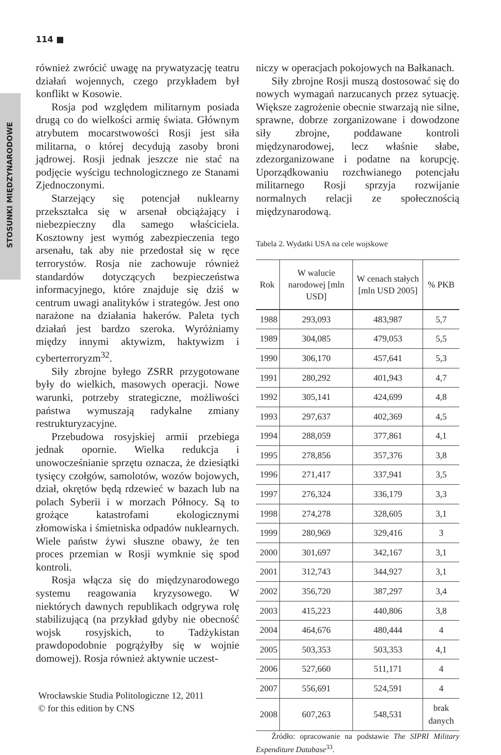114 ■
STOSUNKI MIĘDZYNARODOWE
również zwrócić uwagę na prywatyzację teatru działań wojennych, czego przykładem był konflikt w Kosowie.
Rosja pod względem militarnym posiada drugą co do wielkości armię świata. Głównym atrybutem mocarstwowości Rosji jest siła militarna, o której decydują zasoby broni jądrowej. Rosji jednak jeszcze nie stać na podjęcie wyścigu technologicznego ze Stanami Zjednoczonymi.
Starzejący się potencjał nuklearny przekształca się w arsenał obciążający i niebezpieczny dla samego właściciela. Kosztowny jest wymóg zabezpieczenia tego arsenału, tak aby nie przedostał się w ręce terrorystów. Rosja nie zachowuje również standardów dotyczących bezpieczeństwa informacyjnego, które znajduje się dziś w centrum uwagi analityków i strategów. Jest ono narażone na działania hakerów. Paleta tych działań jest bardzo szeroka. Wyróżniamy między innymi aktywizm, haktywizm i cyberterroryzm<sup>32</sup>.
Siły zbrojne byłego ZSRR przygotowane były do wielkich, masowych operacji. Nowe warunki, potrzeby strategiczne, możliwości państwa wymuszają radykalne zmiany restrukturyzacyjne.
Przebudowa rosyjskiej armii przebiega jednak opornie. Wielka redukcja i unowocześnianie sprzętu oznacza, że dziesiątki tysięcy czołgów, samolotów, wozów bojowych, dział, okrętów będą rdzewieć w bazach lub na polach Syberii i w morzach Północy. Są to grożące katastrofami ekologicznymi złomowiska i śmietniska odpadów nuklearnych. Wiele państw żywi słuszne obawy, że ten proces przemian w Rosji wymknie się spod kontroli.
Rosja włącza się do międzynarodowego systemu reagowania kryzysowego. W niektórych dawnych republikach odgrywa rolę stabilizującą (na przykład gdyby nie obecność wojsk rosyjskich, to Tadżykistan prawdopodobnie pogrążyłby się w wojnie domowej). Rosja również aktywnie uczest-
niczy w operacjach pokojowych na Bałkanach.
Siły zbrojne Rosji muszą dostosować się do nowych wymagań narzucanych przez sytuację. Większe zagrożenie obecnie stwarzają nie silne, sprawne, dobrze zorganizowane i dowodzone siły zbrojne, poddawane kontroli międzynarodowej, lecz właśnie słabe, zdezorganizowane i podatne na korupcję. Uporządkowaniu rozchwianego potencjału militarnego Rosji sprzyja rozwijanie normalnych relacji ze społecznością międzynarodową.
Tabela 2. Wydatki USA na cele wojskowe
| Rok | W walucie narodowej [mln USD] | W cenach stałych [mln USD 2005] | % PKB |
| --- | --- | --- | --- |
| 1988 | 293,093 | 483,987 | 5,7 |
| 1989 | 304,085 | 479,053 | 5,5 |
| 1990 | 306,170 | 457,641 | 5,3 |
| 1991 | 280,292 | 401,943 | 4,7 |
| 1992 | 305,141 | 424,699 | 4,8 |
| 1993 | 297,637 | 402,369 | 4,5 |
| 1994 | 288,059 | 377,861 | 4,1 |
| 1995 | 278,856 | 357,376 | 3,8 |
| 1996 | 271,417 | 337,941 | 3,5 |
| 1997 | 276,324 | 336,179 | 3,3 |
| 1998 | 274,278 | 328,605 | 3,1 |
| 1999 | 280,969 | 329,416 | 3 |
| 2000 | 301,697 | 342,167 | 3,1 |
| 2001 | 312,743 | 344,927 | 3,1 |
| 2002 | 356,720 | 387,297 | 3,4 |
| 2003 | 415,223 | 440,806 | 3,8 |
| 2004 | 464,676 | 480,444 | 4 |
| 2005 | 503,353 | 503,353 | 4,1 |
| 2006 | 527,660 | 511,171 | 4 |
| 2007 | 556,691 | 524,591 | 4 |
| 2008 | 607,263 | 548,531 | brak danych |
Źródło: opracowanie na podstawie The SIPRI Military Expenditure Database<sup>33</sup>.
Wrocławskie Studia Politologiczne 12, 2011
© for this edition by CNS